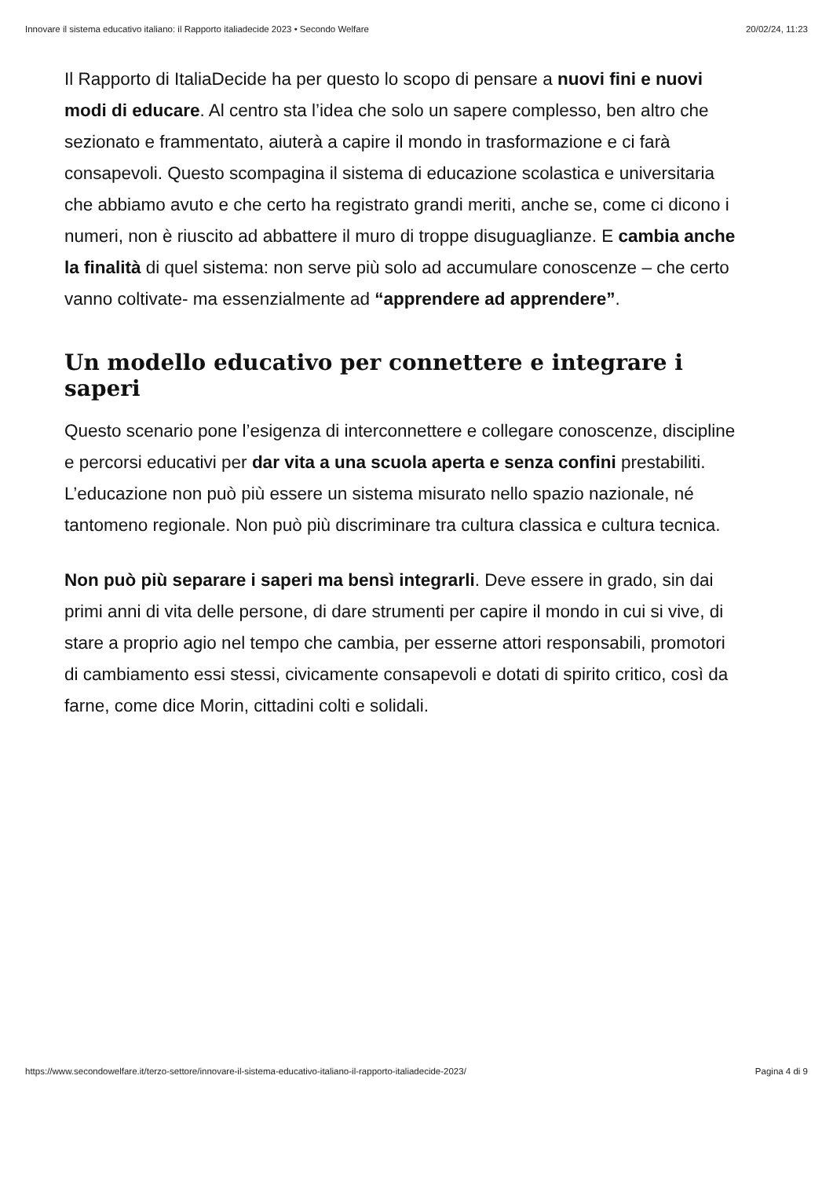Innovare il sistema educativo italiano: il Rapporto italiadecide 2023 • Secondo Welfare 20/02/24, 11:23
Il Rapporto di ItaliaDecide ha per questo lo scopo di pensare a nuovi fini e nuovi modi di educare. Al centro sta l’idea che solo un sapere complesso, ben altro che sezionato e frammentato, aiuterà a capire il mondo in trasformazione e ci farà consapevoli. Questo scompagina il sistema di educazione scolastica e universitaria che abbiamo avuto e che certo ha registrato grandi meriti, anche se, come ci dicono i numeri, non è riuscito ad abbattere il muro di troppe disuguaglianze. E cambia anche la finalità di quel sistema: non serve più solo ad accumulare conoscenze – che certo vanno coltivate- ma essenzialmente ad “apprendere ad apprendere”.
Un modello educativo per connettere e integrare i saperi
Questo scenario pone l’esigenza di interconnettere e collegare conoscenze, discipline e percorsi educativi per dar vita a una scuola aperta e senza confini prestabiliti. L’educazione non può più essere un sistema misurato nello spazio nazionale, né tantomeno regionale. Non può più discriminare tra cultura classica e cultura tecnica.
Non può più separare i saperi ma bensì integrarli. Deve essere in grado, sin dai primi anni di vita delle persone, di dare strumenti per capire il mondo in cui si vive, di stare a proprio agio nel tempo che cambia, per esserne attori responsabili, promotori di cambiamento essi stessi, civicamente consapevoli e dotati di spirito critico, così da farne, come dice Morin, cittadini colti e solidali.
https://www.secondowelfare.it/terzo-settore/innovare-il-sistema-educativo-italiano-il-rapporto-italiadecide-2023/ Pagina 4 di 9